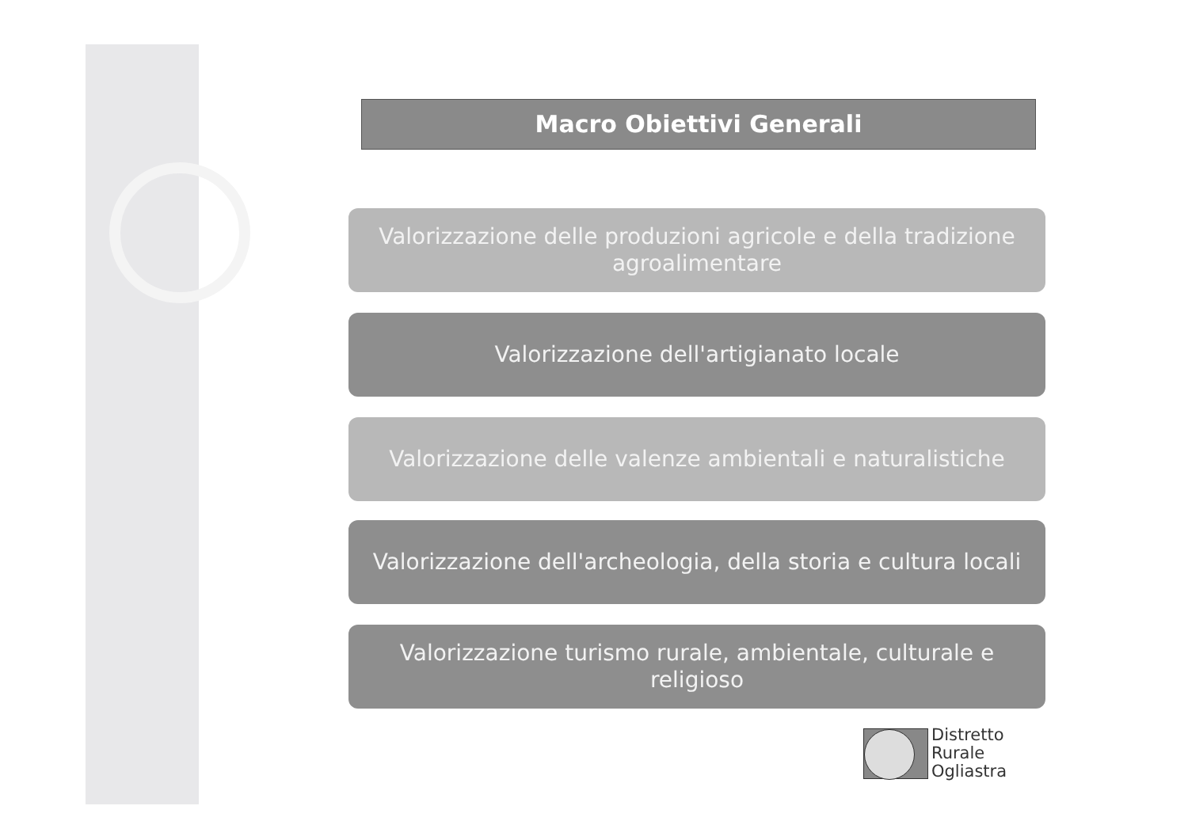Macro Obiettivi Generali
Valorizzazione delle produzioni agricole e della tradizione agroalimentare
Valorizzazione dell'artigianato locale
Valorizzazione delle valenze ambientali e naturalistiche
Valorizzazione dell'archeologia, della storia e cultura locali
Valorizzazione turismo rurale, ambientale, culturale e religioso
Distretto
Rurale
Ogliastra